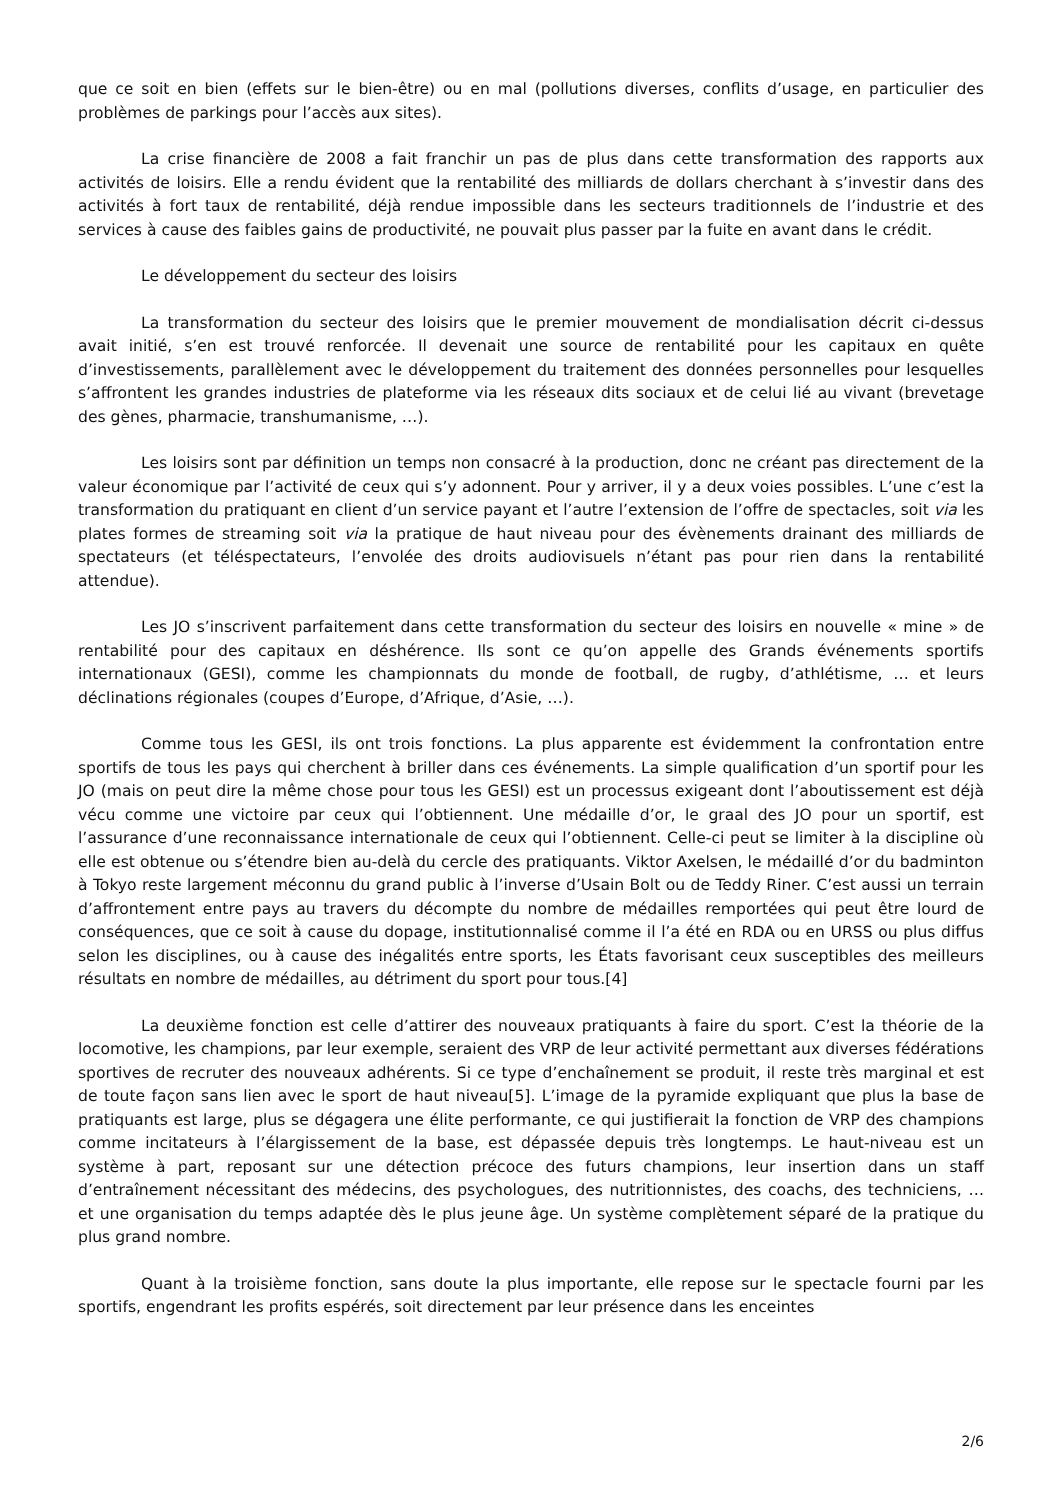que ce soit en bien (effets sur le bien-être) ou en mal (pollutions diverses, conflits d’usage, en particulier des problèmes de parkings pour l’accès aux sites).
La crise financière de 2008 a fait franchir un pas de plus dans cette transformation des rapports aux activités de loisirs. Elle a rendu évident que la rentabilité des milliards de dollars cherchant à s’investir dans des activités à fort taux de rentabilité, déjà rendue impossible dans les secteurs traditionnels de l’industrie et des services à cause des faibles gains de productivité, ne pouvait plus passer par la fuite en avant dans le crédit.
Le développement du secteur des loisirs
La transformation du secteur des loisirs que le premier mouvement de mondialisation décrit ci-dessus avait initié, s’en est trouvé renforcée. Il devenait une source de rentabilité pour les capitaux en quête d’investissements, parallèlement avec le développement du traitement des données personnelles pour lesquelles s’affrontent les grandes industries de plateforme via les réseaux dits sociaux et de celui lié au vivant (brevetage des gènes, pharmacie, transhumanisme, …).
Les loisirs sont par définition un temps non consacré à la production, donc ne créant pas directement de la valeur économique par l’activité de ceux qui s’y adonnent. Pour y arriver, il y a deux voies possibles. L’une c’est la transformation du pratiquant en client d’un service payant et l’autre l’extension de l’offre de spectacles, soit via les plates formes de streaming soit via la pratique de haut niveau pour des évènements drainant des milliards de spectateurs (et téléspectateurs, l’envolée des droits audiovisuels n’étant pas pour rien dans la rentabilité attendue).
Les JO s’inscrivent parfaitement dans cette transformation du secteur des loisirs en nouvelle « mine » de rentabilité pour des capitaux en déshérence. Ils sont ce qu’on appelle des Grands événements sportifs internationaux (GESI), comme les championnats du monde de football, de rugby, d’athlétisme, … et leurs déclinations régionales (coupes d’Europe, d’Afrique, d’Asie, …).
Comme tous les GESI, ils ont trois fonctions. La plus apparente est évidemment la confrontation entre sportifs de tous les pays qui cherchent à briller dans ces événements. La simple qualification d’un sportif pour les JO (mais on peut dire la même chose pour tous les GESI) est un processus exigeant dont l’aboutissement est déjà vécu comme une victoire par ceux qui l’obtiennent. Une médaille d’or, le graal des JO pour un sportif, est l’assurance d’une reconnaissance internationale de ceux qui l’obtiennent. Celle-ci peut se limiter à la discipline où elle est obtenue ou s’étendre bien au-delà du cercle des pratiquants. Viktor Axelsen, le médaillé d’or du badminton à Tokyo reste largement méconnu du grand public à l’inverse d’Usain Bolt ou de Teddy Riner. C’est aussi un terrain d’affrontement entre pays au travers du décompte du nombre de médailles remportées qui peut être lourd de conséquences, que ce soit à cause du dopage, institutionnalisé comme il l’a été en RDA ou en URSS ou plus diffus selon les disciplines, ou à cause des inégalités entre sports, les États favorisant ceux susceptibles des meilleurs résultats en nombre de médailles, au détriment du sport pour tous.[4]
La deuxième fonction est celle d’attirer des nouveaux pratiquants à faire du sport. C’est la théorie de la locomotive, les champions, par leur exemple, seraient des VRP de leur activité permettant aux diverses fédérations sportives de recruter des nouveaux adhérents. Si ce type d’enchaînement se produit, il reste très marginal et est de toute façon sans lien avec le sport de haut niveau[5]. L’image de la pyramide expliquant que plus la base de pratiquants est large, plus se dégagera une élite performante, ce qui justifierait la fonction de VRP des champions comme incitateurs à l’élargissement de la base, est dépassée depuis très longtemps. Le haut-niveau est un système à part, reposant sur une détection précoce des futurs champions, leur insertion dans un staff d’entraînement nécessitant des médecins, des psychologues, des nutritionnistes, des coachs, des techniciens, … et une organisation du temps adaptée dès le plus jeune âge. Un système complètement séparé de la pratique du plus grand nombre.
Quant à la troisième fonction, sans doute la plus importante, elle repose sur le spectacle fourni par les sportifs, engendrant les profits espérés, soit directement par leur présence dans les enceintes
2/6